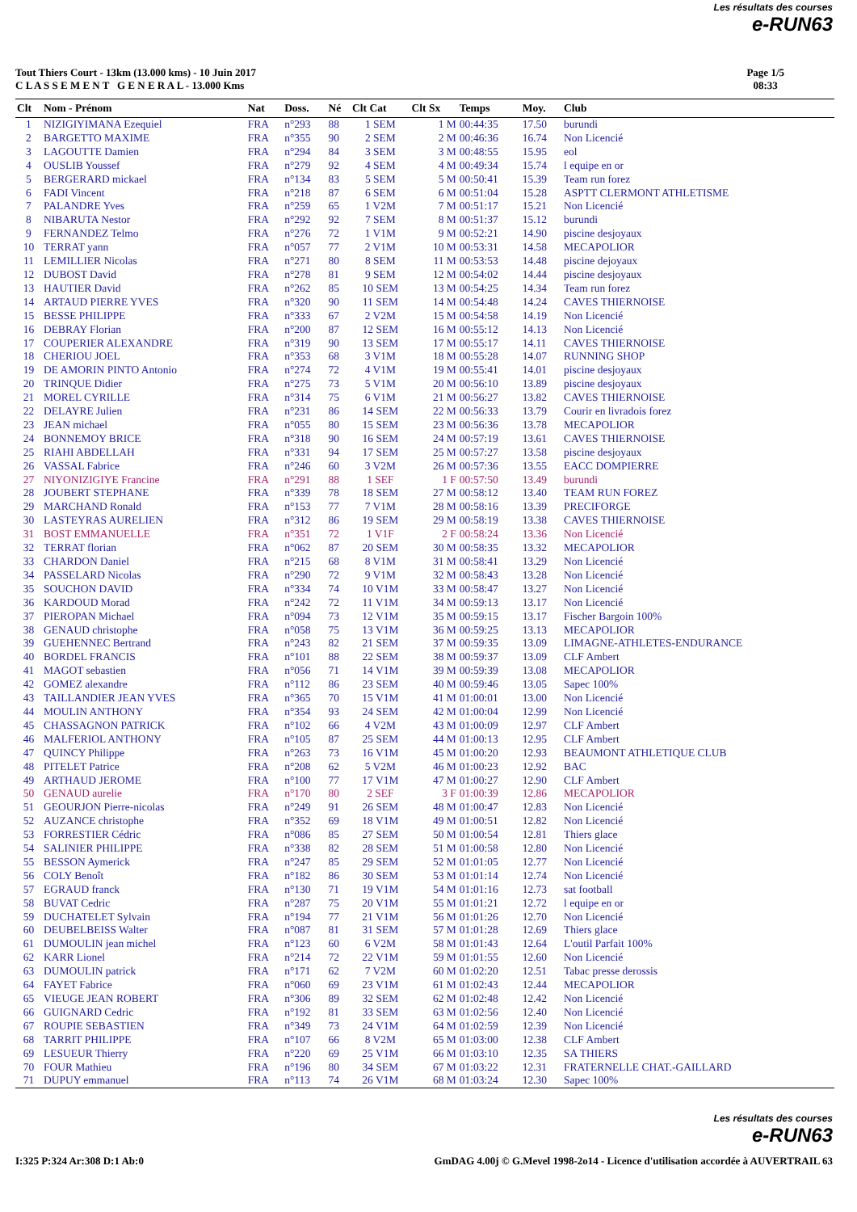Les résultats des courses
e-RUN63
Tout Thiers Court - 13km (13.000 kms) - 10 Juin 2017
C L A S S E M E N T G E N E R A L - 13.000 Kms
Page 1/5
08:33
| Clt | Nom - Prénom | Nat | Doss. | Né | Clt Cat | Clt Sx | Temps | Moy. | Club |
| --- | --- | --- | --- | --- | --- | --- | --- | --- | --- |
| 1 | NIZIGIYIMANA Ezequiel | FRA | n°293 | 88 | 1 SEM | 1 M | 00:44:35 | 17.50 | burundi |
| 2 | BARGETTO MAXIME | FRA | n°355 | 90 | 2 SEM | 2 M | 00:46:36 | 16.74 | Non Licencié |
| 3 | LAGOUTTE Damien | FRA | n°294 | 84 | 3 SEM | 3 M | 00:48:55 | 15.95 | eol |
| 4 | OUSLIB Youssef | FRA | n°279 | 92 | 4 SEM | 4 M | 00:49:34 | 15.74 | l equipe en or |
| 5 | BERGERARD mickael | FRA | n°134 | 83 | 5 SEM | 5 M | 00:50:41 | 15.39 | Team run forez |
| 6 | FADI Vincent | FRA | n°218 | 87 | 6 SEM | 6 M | 00:51:04 | 15.28 | ASPTT CLERMONT ATHLETISME |
| 7 | PALANDRE Yves | FRA | n°259 | 65 | 1 V2M | 7 M | 00:51:17 | 15.21 | Non Licencié |
| 8 | NIBARUTA Nestor | FRA | n°292 | 92 | 7 SEM | 8 M | 00:51:37 | 15.12 | burundi |
| 9 | FERNANDEZ Telmo | FRA | n°276 | 72 | 1 V1M | 9 M | 00:52:21 | 14.90 | piscine desjoyaux |
| 10 | TERRAT yann | FRA | n°057 | 77 | 2 V1M | 10 M | 00:53:31 | 14.58 | MECAPOLIOR |
| 11 | LEMILLIER Nicolas | FRA | n°271 | 80 | 8 SEM | 11 M | 00:53:53 | 14.48 | piscine dejoyaux |
| 12 | DUBOST David | FRA | n°278 | 81 | 9 SEM | 12 M | 00:54:02 | 14.44 | piscine desjoyaux |
| 13 | HAUTIER David | FRA | n°262 | 85 | 10 SEM | 13 M | 00:54:25 | 14.34 | Team run forez |
| 14 | ARTAUD PIERRE YVES | FRA | n°320 | 90 | 11 SEM | 14 M | 00:54:48 | 14.24 | CAVES THIERNOISE |
| 15 | BESSE PHILIPPE | FRA | n°333 | 67 | 2 V2M | 15 M | 00:54:58 | 14.19 | Non Licencié |
| 16 | DEBRAY Florian | FRA | n°200 | 87 | 12 SEM | 16 M | 00:55:12 | 14.13 | Non Licencié |
| 17 | COUPERIER ALEXANDRE | FRA | n°319 | 90 | 13 SEM | 17 M | 00:55:17 | 14.11 | CAVES THIERNOISE |
| 18 | CHERIOU JOEL | FRA | n°353 | 68 | 3 V1M | 18 M | 00:55:28 | 14.07 | RUNNING SHOP |
| 19 | DE AMORIN PINTO Antonio | FRA | n°274 | 72 | 4 V1M | 19 M | 00:55:41 | 14.01 | piscine desjoyaux |
| 20 | TRINQUE Didier | FRA | n°275 | 73 | 5 V1M | 20 M | 00:56:10 | 13.89 | piscine desjoyaux |
| 21 | MOREL CYRILLE | FRA | n°314 | 75 | 6 V1M | 21 M | 00:56:27 | 13.82 | CAVES THIERNOISE |
| 22 | DELAYRE Julien | FRA | n°231 | 86 | 14 SEM | 22 M | 00:56:33 | 13.79 | Courir en livradois forez |
| 23 | JEAN michael | FRA | n°055 | 80 | 15 SEM | 23 M | 00:56:36 | 13.78 | MECAPOLIOR |
| 24 | BONNEMOY BRICE | FRA | n°318 | 90 | 16 SEM | 24 M | 00:57:19 | 13.61 | CAVES THIERNOISE |
| 25 | RIAHI ABDELLAH | FRA | n°331 | 94 | 17 SEM | 25 M | 00:57:27 | 13.58 | piscine desjoyaux |
| 26 | VASSAL Fabrice | FRA | n°246 | 60 | 3 V2M | 26 M | 00:57:36 | 13.55 | EACC DOMPIERRE |
| 27 | NIYONIZIGIYE Francine | FRA | n°291 | 88 | 1 SEF | 1 F | 00:57:50 | 13.49 | burundi |
| 28 | JOUBERT STEPHANE | FRA | n°339 | 78 | 18 SEM | 27 M | 00:58:12 | 13.40 | TEAM RUN FOREZ |
| 29 | MARCHAND Ronald | FRA | n°153 | 77 | 7 V1M | 28 M | 00:58:16 | 13.39 | PRECIFORGE |
| 30 | LASTEYRAS AURELIEN | FRA | n°312 | 86 | 19 SEM | 29 M | 00:58:19 | 13.38 | CAVES THIERNOISE |
| 31 | BOST EMMANUELLE | FRA | n°351 | 72 | 1 V1F | 2 F | 00:58:24 | 13.36 | Non Licencié |
| 32 | TERRAT florian | FRA | n°062 | 87 | 20 SEM | 30 M | 00:58:35 | 13.32 | MECAPOLIOR |
| 33 | CHARDON Daniel | FRA | n°215 | 68 | 8 V1M | 31 M | 00:58:41 | 13.29 | Non Licencié |
| 34 | PASSELARD Nicolas | FRA | n°290 | 72 | 9 V1M | 32 M | 00:58:43 | 13.28 | Non Licencié |
| 35 | SOUCHON DAVID | FRA | n°334 | 74 | 10 V1M | 33 M | 00:58:47 | 13.27 | Non Licencié |
| 36 | KARDOUD Morad | FRA | n°242 | 72 | 11 V1M | 34 M | 00:59:13 | 13.17 | Non Licencié |
| 37 | PIEROPAN Michael | FRA | n°094 | 73 | 12 V1M | 35 M | 00:59:15 | 13.17 | Fischer Bargoin 100% |
| 38 | GENAUD christophe | FRA | n°058 | 75 | 13 V1M | 36 M | 00:59:25 | 13.13 | MECAPOLIOR |
| 39 | GUEHENNEC Bertrand | FRA | n°243 | 82 | 21 SEM | 37 M | 00:59:35 | 13.09 | LIMAGNE-ATHLETES-ENDURANCE |
| 40 | BORDEL FRANCIS | FRA | n°101 | 88 | 22 SEM | 38 M | 00:59:37 | 13.09 | CLF Ambert |
| 41 | MAGOT sebastien | FRA | n°056 | 71 | 14 V1M | 39 M | 00:59:39 | 13.08 | MECAPOLIOR |
| 42 | GOMEZ alexandre | FRA | n°112 | 86 | 23 SEM | 40 M | 00:59:46 | 13.05 | Sapec 100% |
| 43 | TAILLANDIER JEAN YVES | FRA | n°365 | 70 | 15 V1M | 41 M | 01:00:01 | 13.00 | Non Licencié |
| 44 | MOULIN ANTHONY | FRA | n°354 | 93 | 24 SEM | 42 M | 01:00:04 | 12.99 | Non Licencié |
| 45 | CHASSAGNON PATRICK | FRA | n°102 | 66 | 4 V2M | 43 M | 01:00:09 | 12.97 | CLF Ambert |
| 46 | MALFERIOL ANTHONY | FRA | n°105 | 87 | 25 SEM | 44 M | 01:00:13 | 12.95 | CLF Ambert |
| 47 | QUINCY Philippe | FRA | n°263 | 73 | 16 V1M | 45 M | 01:00:20 | 12.93 | BEAUMONT ATHLETIQUE CLUB |
| 48 | PITELET Patrice | FRA | n°208 | 62 | 5 V2M | 46 M | 01:00:23 | 12.92 | BAC |
| 49 | ARTHAUD JEROME | FRA | n°100 | 77 | 17 V1M | 47 M | 01:00:27 | 12.90 | CLF Ambert |
| 50 | GENAUD aurelie | FRA | n°170 | 80 | 2 SEF | 3 F | 01:00:39 | 12.86 | MECAPOLIOR |
| 51 | GEOURJON Pierre-nicolas | FRA | n°249 | 91 | 26 SEM | 48 M | 01:00:47 | 12.83 | Non Licencié |
| 52 | AUZANCE christophe | FRA | n°352 | 69 | 18 V1M | 49 M | 01:00:51 | 12.82 | Non Licencié |
| 53 | FORRESTIER Cédric | FRA | n°086 | 85 | 27 SEM | 50 M | 01:00:54 | 12.81 | Thiers glace |
| 54 | SALINIER PHILIPPE | FRA | n°338 | 82 | 28 SEM | 51 M | 01:00:58 | 12.80 | Non Licencié |
| 55 | BESSON Aymerick | FRA | n°247 | 85 | 29 SEM | 52 M | 01:01:05 | 12.77 | Non Licencié |
| 56 | COLY Benoît | FRA | n°182 | 86 | 30 SEM | 53 M | 01:01:14 | 12.74 | Non Licencié |
| 57 | EGRAUD franck | FRA | n°130 | 71 | 19 V1M | 54 M | 01:01:16 | 12.73 | sat football |
| 58 | BUVAT Cedric | FRA | n°287 | 75 | 20 V1M | 55 M | 01:01:21 | 12.72 | l equipe en or |
| 59 | DUCHATELET Sylvain | FRA | n°194 | 77 | 21 V1M | 56 M | 01:01:26 | 12.70 | Non Licencié |
| 60 | DEUBELBEISS Walter | FRA | n°087 | 81 | 31 SEM | 57 M | 01:01:28 | 12.69 | Thiers glace |
| 61 | DUMOULIN jean michel | FRA | n°123 | 60 | 6 V2M | 58 M | 01:01:43 | 12.64 | L'outil Parfait 100% |
| 62 | KARR Lionel | FRA | n°214 | 72 | 22 V1M | 59 M | 01:01:55 | 12.60 | Non Licencié |
| 63 | DUMOULIN patrick | FRA | n°171 | 62 | 7 V2M | 60 M | 01:02:20 | 12.51 | Tabac presse derossis |
| 64 | FAYET Fabrice | FRA | n°060 | 69 | 23 V1M | 61 M | 01:02:43 | 12.44 | MECAPOLIOR |
| 65 | VIEUGE JEAN ROBERT | FRA | n°306 | 89 | 32 SEM | 62 M | 01:02:48 | 12.42 | Non Licencié |
| 66 | GUIGNARD Cedric | FRA | n°192 | 81 | 33 SEM | 63 M | 01:02:56 | 12.40 | Non Licencié |
| 67 | ROUPIE SEBASTIEN | FRA | n°349 | 73 | 24 V1M | 64 M | 01:02:59 | 12.39 | Non Licencié |
| 68 | TARRIT PHILIPPE | FRA | n°107 | 66 | 8 V2M | 65 M | 01:03:00 | 12.38 | CLF Ambert |
| 69 | LESUEUR Thierry | FRA | n°220 | 69 | 25 V1M | 66 M | 01:03:10 | 12.35 | SA THIERS |
| 70 | FOUR Mathieu | FRA | n°196 | 80 | 34 SEM | 67 M | 01:03:22 | 12.31 | FRATERNELLE CHAT.-GAILLARD |
| 71 | DUPUY emmanuel | FRA | n°113 | 74 | 26 V1M | 68 M | 01:03:24 | 12.30 | Sapec 100% |
Les résultats des courses
e-RUN63
I:325 P:324 Ar:308 D:1 Ab:0 GmDAG 4.00j © G.Mevel 1998-2o14 - Licence d'utilisation accordée à AUVERTRAIL 63